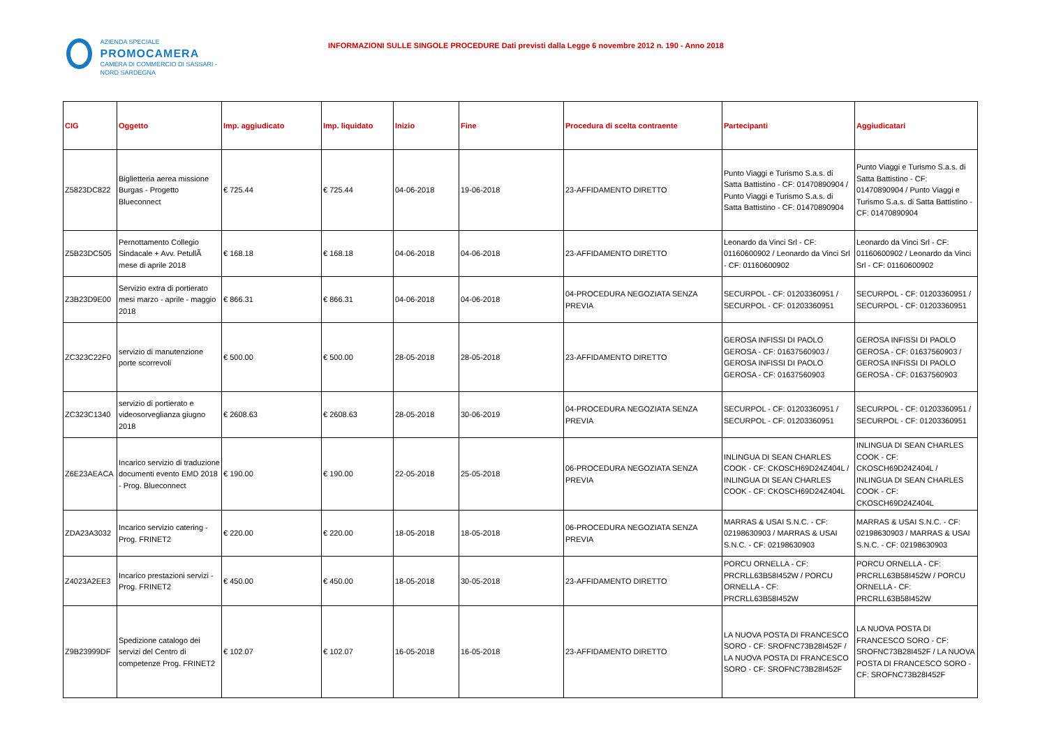AZIENDA SPECIALE
PROMOCAMERA
CAMERA DI COMMERCIO DI SASSARI - NORD SARDEGNA
INFORMAZIONI SULLE SINGOLE PROCEDURE Dati previsti dalla Legge 6 novembre 2012 n. 190 - Anno 2018
| CIG | Oggetto | Imp. aggiudicato | Imp. liquidato | Inizio | Fine | Procedura di scelta contraente | Partecipanti | Aggiudicatari |
| --- | --- | --- | --- | --- | --- | --- | --- | --- |
| Z5823DC822 | Biglietteria aerea missione Burgas - Progetto Blueconnect | € 725.44 | € 725.44 | 04-06-2018 | 19-06-2018 | 23-AFFIDAMENTO DIRETTO | Punto Viaggi e Turismo S.a.s. di Satta Battistino - CF: 01470890904 / Punto Viaggi e Turismo S.a.s. di Satta Battistino - CF: 01470890904 | Punto Viaggi e Turismo S.a.s. di Satta Battistino - CF: 01470890904 / Punto Viaggi e Turismo S.a.s. di Satta Battistino - CF: 01470890904 |
| Z5B23DC505 | Pernottamento Collegio Sindacale + Avv. PetullÃ mese di aprile 2018 | € 168.18 | € 168.18 | 04-06-2018 | 04-06-2018 | 23-AFFIDAMENTO DIRETTO | Leonardo da Vinci Srl - CF: 01160600902 / Leonardo da Vinci Srl - CF: 01160600902 | Leonardo da Vinci Srl - CF: 01160600902 / Leonardo da Vinci Srl - CF: 01160600902 |
| Z3B23D9E00 | Servizio extra di portierato mesi marzo - aprile - maggio 2018 | € 866.31 | € 866.31 | 04-06-2018 | 04-06-2018 | 04-PROCEDURA NEGOZIATA SENZA PREVIA | SECURPOL - CF: 01203360951 / SECURPOL - CF: 01203360951 | SECURPOL - CF: 01203360951 / SECURPOL - CF: 01203360951 |
| ZC323C22F0 | servizio di manutenzione porte scorrevoli | € 500.00 | € 500.00 | 28-05-2018 | 28-05-2018 | 23-AFFIDAMENTO DIRETTO | GEROSA INFISSI DI PAOLO GEROSA - CF: 01637560903 / GEROSA INFISSI DI PAOLO GEROSA - CF: 01637560903 | GEROSA INFISSI DI PAOLO GEROSA - CF: 01637560903 / GEROSA INFISSI DI PAOLO GEROSA - CF: 01637560903 |
| ZC323C1340 | servizio di portierato e videosorveglianza giugno 2018 | € 2608.63 | € 2608.63 | 28-05-2018 | 30-06-2019 | 04-PROCEDURA NEGOZIATA SENZA PREVIA | SECURPOL - CF: 01203360951 / SECURPOL - CF: 01203360951 | SECURPOL - CF: 01203360951 / SECURPOL - CF: 01203360951 |
| Z6E23AEACA | Incarico servizio di traduzione documenti evento EMD 2018 - Prog. Blueconnect | € 190.00 | € 190.00 | 22-05-2018 | 25-05-2018 | 06-PROCEDURA NEGOZIATA SENZA PREVIA | INLINGUA DI SEAN CHARLES COOK - CF: CKOSCH69D24Z404L / INLINGUA DI SEAN CHARLES COOK - CF: CKOSCH69D24Z404L | INLINGUA DI SEAN CHARLES COOK - CF: CKOSCH69D24Z404L / INLINGUA DI SEAN CHARLES COOK - CF: CKOSCH69D24Z404L |
| ZDA23A3032 | Incarico servizio catering - Prog. FRINET2 | € 220.00 | € 220.00 | 18-05-2018 | 18-05-2018 | 06-PROCEDURA NEGOZIATA SENZA PREVIA | MARRAS & USAI S.N.C. - CF: 02198630903 / MARRAS & USAI S.N.C. - CF: 02198630903 | MARRAS & USAI S.N.C. - CF: 02198630903 / MARRAS & USAI S.N.C. - CF: 02198630903 |
| Z4023A2EE3 | Incarico prestazioni servizi - Prog. FRINET2 | € 450.00 | € 450.00 | 18-05-2018 | 30-05-2018 | 23-AFFIDAMENTO DIRETTO | PORCU ORNELLA - CF: PRCRLL63B58I452W / PORCU ORNELLA - CF: PRCRLL63B58I452W | PORCU ORNELLA - CF: PRCRLL63B58I452W / PORCU ORNELLA - CF: PRCRLL63B58I452W |
| Z9B23999DF | Spedizione catalogo dei servizi del Centro di competenze Prog. FRINET2 | € 102.07 | € 102.07 | 16-05-2018 | 16-05-2018 | 23-AFFIDAMENTO DIRETTO | LA NUOVA POSTA DI FRANCESCO SORO - CF: SROFNC73B28I452F / LA NUOVA POSTA DI FRANCESCO SORO - CF: SROFNC73B28I452F | LA NUOVA POSTA DI FRANCESCO SORO - CF: SROFNC73B28I452F / LA NUOVA POSTA DI FRANCESCO SORO - CF: SROFNC73B28I452F |